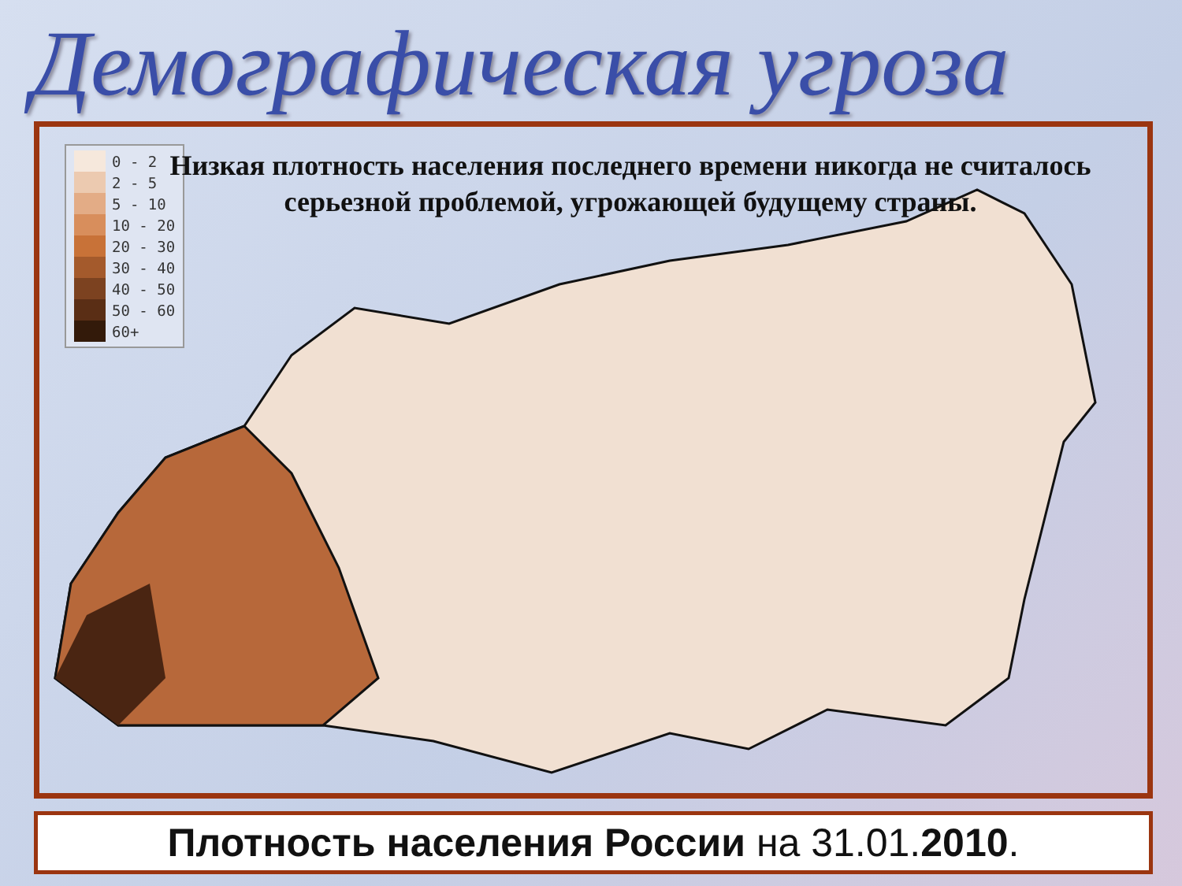Демографическая угроза
0 - 2
2 - 5
5 - 10
10 - 20
20 - 30
30 - 40
40 - 50
50 - 60
60+
Низкая плотность населения последнего времени никогда не считалось серьезной проблемой, угрожающей будущему страны.
Плотность населения России на 31.01.2010.